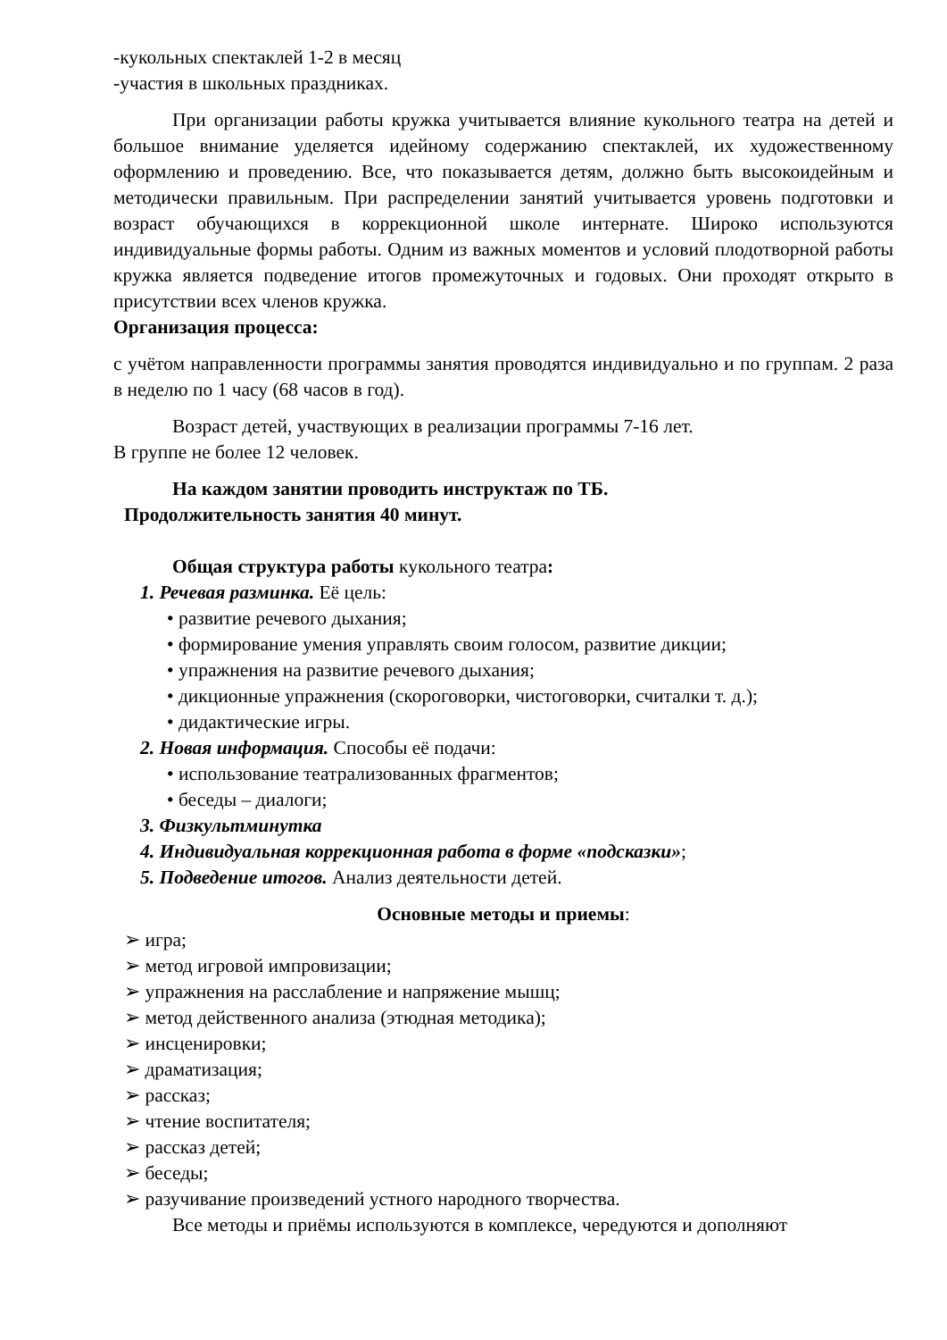-кукольных спектаклей 1-2 в месяц
-участия в школьных праздниках.
При организации работы кружка учитывается влияние кукольного театра на детей и большое внимание уделяется идейному содержанию спектаклей, их художественному оформлению и проведению. Все, что показывается детям, должно быть высокоидейным и методически правильным. При распределении занятий учитывается уровень подготовки и возраст обучающихся в коррекционной школе интернате. Широко используются индивидуальные формы работы. Одним из важных моментов и условий плодотворной работы кружка является подведение итогов промежуточных и годовых. Они проходят открыто в присутствии всех членов кружка.
Организация процесса:
с учётом направленности программы занятия проводятся индивидуально и по группам. 2 раза в неделю по 1 часу (68 часов в год).
Возраст детей, участвующих в реализации программы 7-16 лет.
В группе не более 12 человек.
На каждом занятии проводить инструктаж по ТБ.
Продолжительность занятия 40 минут.
Общая структура работы кукольного театра:
1. Речевая разминка. Её цель:
• развитие речевого дыхания;
• формирование умения управлять своим голосом, развитие дикции;
• упражнения на развитие речевого дыхания;
• дикционные упражнения (скороговорки, чистоговорки, считалки т. д.);
• дидактические игры.
2. Новая информация. Способы её подачи:
• использование театрализованных фрагментов;
• беседы – диалоги;
3. Физкультминутка
4. Индивидуальная коррекционная работа в форме «подсказки»;
5. Подведение итогов. Анализ деятельности детей.
Основные методы и приемы:
➢ игра;
➢ метод игровой импровизации;
➢ упражнения на расслабление и напряжение мышц;
➢ метод действенного анализа (этюдная методика);
➢ инсценировки;
➢ драматизация;
➢ рассказ;
➢ чтение воспитателя;
➢ рассказ детей;
➢ беседы;
➢ разучивание произведений устного народного творчества.
Все методы и приёмы используются в комплексе, чередуются и дополняют